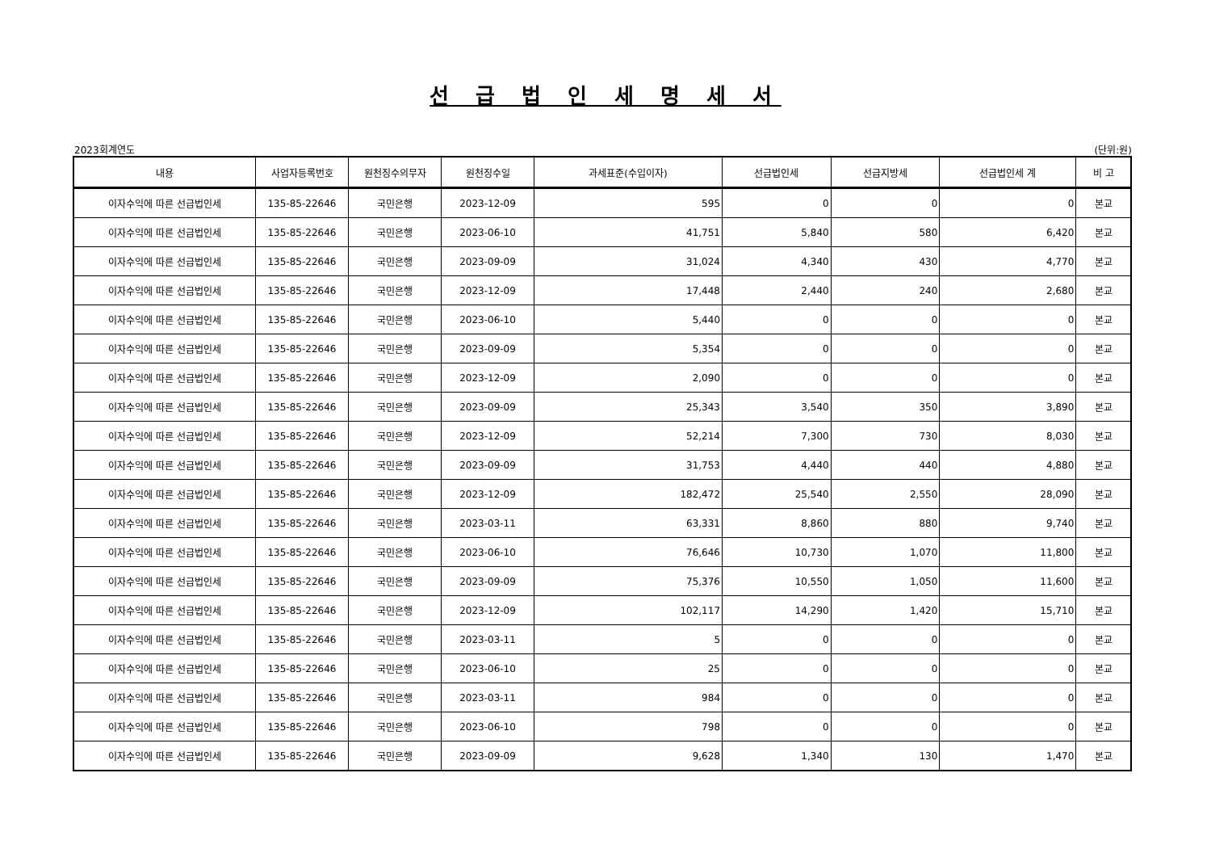선 급 법 인 세 명 세 서
2023회계연도 (단위:원)
| 내용 | 사업자등록번호 | 원천징수의무자 | 원천징수일 | 과세표준(수입이자) | 선급법인세 | 선급지방세 | 선급법인세 계 | 비 고 |
| --- | --- | --- | --- | --- | --- | --- | --- | --- |
| 이자수익에 따른 선급법인세 | 135-85-22646 | 국민은행 | 2023-12-09 | 595 | 0 | 0 | 0 | 본교 |
| 이자수익에 따른 선급법인세 | 135-85-22646 | 국민은행 | 2023-06-10 | 41,751 | 5,840 | 580 | 6,420 | 본교 |
| 이자수익에 따른 선급법인세 | 135-85-22646 | 국민은행 | 2023-09-09 | 31,024 | 4,340 | 430 | 4,770 | 본교 |
| 이자수익에 따른 선급법인세 | 135-85-22646 | 국민은행 | 2023-12-09 | 17,448 | 2,440 | 240 | 2,680 | 본교 |
| 이자수익에 따른 선급법인세 | 135-85-22646 | 국민은행 | 2023-06-10 | 5,440 | 0 | 0 | 0 | 본교 |
| 이자수익에 따른 선급법인세 | 135-85-22646 | 국민은행 | 2023-09-09 | 5,354 | 0 | 0 | 0 | 본교 |
| 이자수익에 따른 선급법인세 | 135-85-22646 | 국민은행 | 2023-12-09 | 2,090 | 0 | 0 | 0 | 본교 |
| 이자수익에 따른 선급법인세 | 135-85-22646 | 국민은행 | 2023-09-09 | 25,343 | 3,540 | 350 | 3,890 | 본교 |
| 이자수익에 따른 선급법인세 | 135-85-22646 | 국민은행 | 2023-12-09 | 52,214 | 7,300 | 730 | 8,030 | 본교 |
| 이자수익에 따른 선급법인세 | 135-85-22646 | 국민은행 | 2023-09-09 | 31,753 | 4,440 | 440 | 4,880 | 본교 |
| 이자수익에 따른 선급법인세 | 135-85-22646 | 국민은행 | 2023-12-09 | 182,472 | 25,540 | 2,550 | 28,090 | 본교 |
| 이자수익에 따른 선급법인세 | 135-85-22646 | 국민은행 | 2023-03-11 | 63,331 | 8,860 | 880 | 9,740 | 본교 |
| 이자수익에 따른 선급법인세 | 135-85-22646 | 국민은행 | 2023-06-10 | 76,646 | 10,730 | 1,070 | 11,800 | 본교 |
| 이자수익에 따른 선급법인세 | 135-85-22646 | 국민은행 | 2023-09-09 | 75,376 | 10,550 | 1,050 | 11,600 | 본교 |
| 이자수익에 따른 선급법인세 | 135-85-22646 | 국민은행 | 2023-12-09 | 102,117 | 14,290 | 1,420 | 15,710 | 본교 |
| 이자수익에 따른 선급법인세 | 135-85-22646 | 국민은행 | 2023-03-11 | 5 | 0 | 0 | 0 | 본교 |
| 이자수익에 따른 선급법인세 | 135-85-22646 | 국민은행 | 2023-06-10 | 25 | 0 | 0 | 0 | 본교 |
| 이자수익에 따른 선급법인세 | 135-85-22646 | 국민은행 | 2023-03-11 | 984 | 0 | 0 | 0 | 본교 |
| 이자수익에 따른 선급법인세 | 135-85-22646 | 국민은행 | 2023-06-10 | 798 | 0 | 0 | 0 | 본교 |
| 이자수익에 따른 선급법인세 | 135-85-22646 | 국민은행 | 2023-09-09 | 9,628 | 1,340 | 130 | 1,470 | 본교 |